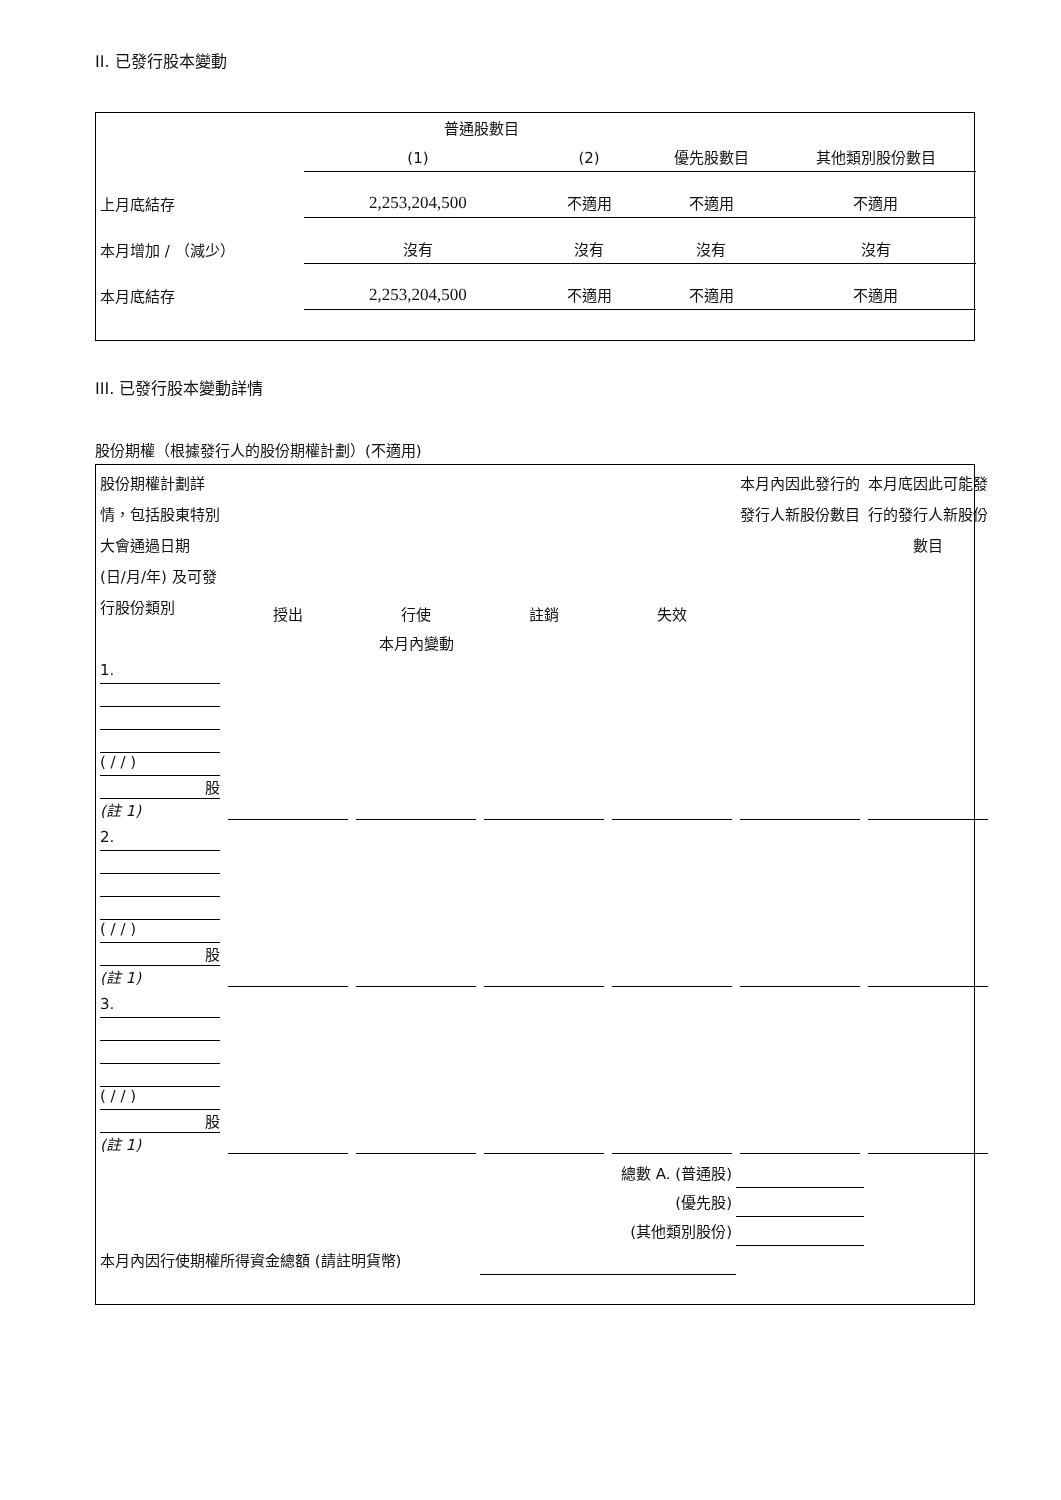II. 已發行股本變動
| | 普通股數目 | | | |
| --- | --- | --- | --- | --- |
| | (1) | (2) | 優先股數目 | 其他類別股份數目 |
| 上月底結存 | 2,253,204,500 | 不適用 | 不適用 | 不適用 |
| 本月增加 / （減少） | 沒有 | 沒有 | 沒有 | 沒有 |
| 本月底結存 | 2,253,204,500 | 不適用 | 不適用 | 不適用 |
III. 已發行股本變動詳情
股份期權（根據發行人的股份期權計劃）(不適用)
| 股份期權計劃詳情，包括股東特別大會通過日期 (日/月/年) 及可發行股份類別 | 授出 | 行使 | 註銷 | 失效 | 本月內因此發行的發行人新股份數目 | 本月底因此可能發行的發行人新股份數目 |
| --- | --- | --- | --- | --- | --- | --- |
| 本月內變動 | | | | | | |
| 1. ( / / ) 股 (註 1) | | | | | | |
| 2. ( / / ) 股 (註 1) | | | | | | |
| 3. ( / / ) 股 (註 1) | | | | | | |
| 總數 A. (普通股) | | | | | | |
| (優先股) | | | | | | |
| (其他類別股份) | | | | | | |
| 本月內因行使期權所得資金總額 (請註明貨幣) | | | | | | |